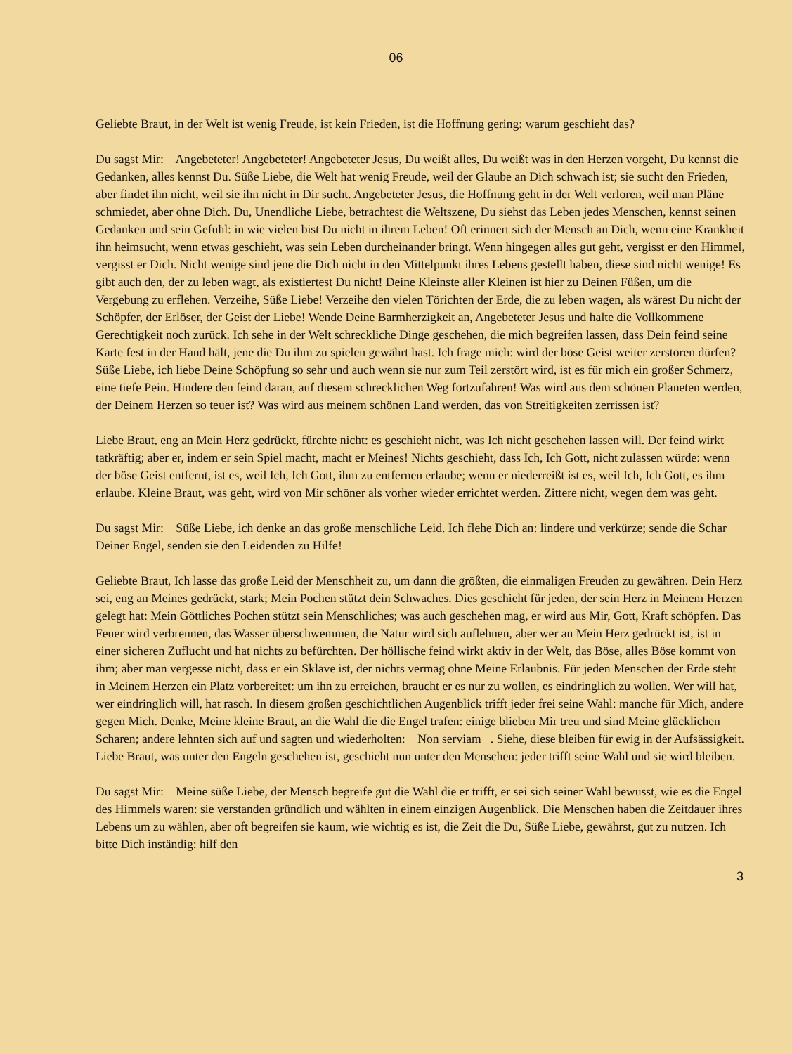06
Geliebte Braut, in der Welt ist wenig Freude, ist kein Frieden, ist die Hoffnung gering: warum geschieht das?
Du sagst Mir: Angebeteter! Angebeteter! Angebeteter Jesus, Du weißt alles, Du weißt was in den Herzen vorgeht, Du kennst die Gedanken, alles kennst Du. Süße Liebe, die Welt hat wenig Freude, weil der Glaube an Dich schwach ist; sie sucht den Frieden, aber findet ihn nicht, weil sie ihn nicht in Dir sucht. Angebeteter Jesus, die Hoffnung geht in der Welt verloren, weil man Pläne schmiedet, aber ohne Dich. Du, Unendliche Liebe, betrachtest die Weltszene, Du siehst das Leben jedes Menschen, kennst seinen Gedanken und sein Gefühl: in wie vielen bist Du nicht in ihrem Leben! Oft erinnert sich der Mensch an Dich, wenn eine Krankheit ihn heimsucht, wenn etwas geschieht, was sein Leben durcheinander bringt. Wenn hingegen alles gut geht, vergisst er den Himmel, vergisst er Dich. Nicht wenige sind jene die Dich nicht in den Mittelpunkt ihres Lebens gestellt haben, diese sind nicht wenige! Es gibt auch den, der zu leben wagt, als existiertest Du nicht! Deine Kleinste aller Kleinen ist hier zu Deinen Füßen, um die Vergebung zu erflehen. Verzeihe, Süße Liebe! Verzeihe den vielen Törichten der Erde, die zu leben wagen, als wärest Du nicht der Schöpfer, der Erlöser, der Geist der Liebe! Wende Deine Barmherzigkeit an, Angebeteter Jesus und halte die Vollkommene Gerechtigkeit noch zurück. Ich sehe in der Welt schreckliche Dinge geschehen, die mich begreifen lassen, dass Dein feind seine Karte fest in der Hand hält, jene die Du ihm zu spielen gewährt hast. Ich frage mich: wird der böse Geist weiter zerstören dürfen? Süße Liebe, ich liebe Deine Schöpfung so sehr und auch wenn sie nur zum Teil zerstört wird, ist es für mich ein großer Schmerz, eine tiefe Pein. Hindere den feind daran, auf diesem schrecklichen Weg fortzufahren! Was wird aus dem schönen Planeten werden, der Deinem Herzen so teuer ist? Was wird aus meinem schönen Land werden, das von Streitigkeiten zerrissen ist?
Liebe Braut, eng an Mein Herz gedrückt, fürchte nicht: es geschieht nicht, was Ich nicht geschehen lassen will. Der feind wirkt tatkräftig; aber er, indem er sein Spiel macht, macht er Meines! Nichts geschieht, dass Ich, Ich Gott, nicht zulassen würde: wenn der böse Geist entfernt, ist es, weil Ich, Ich Gott, ihm zu entfernen erlaube; wenn er niederreißt ist es, weil Ich, Ich Gott, es ihm erlaube. Kleine Braut, was geht, wird von Mir schöner als vorher wieder errichtet werden. Zittere nicht, wegen dem was geht.
Du sagst Mir: Süße Liebe, ich denke an das große menschliche Leid. Ich flehe Dich an: lindere und verkürze; sende die Schar Deiner Engel, senden sie den Leidenden zu Hilfe!
Geliebte Braut, Ich lasse das große Leid der Menschheit zu, um dann die größten, die einmaligen Freuden zu gewähren. Dein Herz sei, eng an Meines gedrückt, stark; Mein Pochen stützt dein Schwaches. Dies geschieht für jeden, der sein Herz in Meinem Herzen gelegt hat: Mein Göttliches Pochen stützt sein Menschliches; was auch geschehen mag, er wird aus Mir, Gott, Kraft schöpfen. Das Feuer wird verbrennen, das Wasser überschwemmen, die Natur wird sich auflehnen, aber wer an Mein Herz gedrückt ist, ist in einer sicheren Zuflucht und hat nichts zu befürchten. Der höllische feind wirkt aktiv in der Welt, das Böse, alles Böse kommt von ihm; aber man vergesse nicht, dass er ein Sklave ist, der nichts vermag ohne Meine Erlaubnis. Für jeden Menschen der Erde steht in Meinem Herzen ein Platz vorbereitet: um ihn zu erreichen, braucht er es nur zu wollen, es eindringlich zu wollen. Wer will hat, wer eindringlich will, hat rasch. In diesem großen geschichtlichen Augenblick trifft jeder frei seine Wahl: manche für Mich, andere gegen Mich. Denke, Meine kleine Braut, an die Wahl die die Engel trafen: einige blieben Mir treu und sind Meine glücklichen Scharen; andere lehnten sich auf und sagten und wiederholten: Non serviam . Siehe, diese bleiben für ewig in der Aufsässigkeit. Liebe Braut, was unter den Engeln geschehen ist, geschieht nun unter den Menschen: jeder trifft seine Wahl und sie wird bleiben.
Du sagst Mir: Meine süße Liebe, der Mensch begreife gut die Wahl die er trifft, er sei sich seiner Wahl bewusst, wie es die Engel des Himmels waren: sie verstanden gründlich und wählten in einem einzigen Augenblick. Die Menschen haben die Zeitdauer ihres Lebens um zu wählen, aber oft begreifen sie kaum, wie wichtig es ist, die Zeit die Du, Süße Liebe, gewährst, gut zu nutzen. Ich bitte Dich inständig: hilf den
3